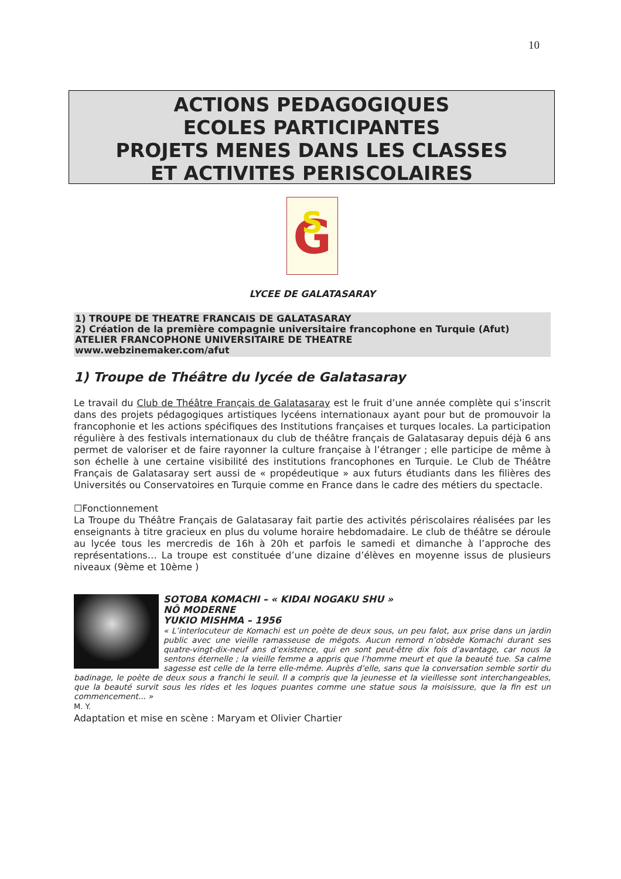10
ACTIONS PEDAGOGIQUES
ECOLES PARTICIPANTES
PROJETS MENES DANS LES CLASSES
ET ACTIVITES PERISCOLAIRES
G
S
LYCEE DE GALATASARAY
1) TROUPE DE THEATRE FRANCAIS DE GALATASARAY
2) Création de la première compagnie universitaire francophone en Turquie (Afut)
ATELIER FRANCOPHONE UNIVERSITAIRE DE THEATRE
www.webzinemaker.com/afut
1) Troupe de Théâtre du lycée de Galatasaray
Le travail du Club de Théâtre Français de Galatasaray est le fruit d’une année complète qui s’inscrit dans des projets pédagogiques artistiques lycéens internationaux ayant pour but de promouvoir la francophonie et les actions spécifiques des Institutions françaises et turques locales. La participation régulière à des festivals internationaux du club de théâtre français de Galatasaray depuis déjà 6 ans permet de valoriser et de faire rayonner la culture française à l’étranger ; elle participe de même à son échelle à une certaine visibilité des institutions francophones en Turquie. Le Club de Théâtre Français de Galatasaray sert aussi de « propédeutique » aux futurs étudiants dans les filières des Universités ou Conservatoires en Turquie comme en France dans le cadre des métiers du spectacle.
☐Fonctionnement
La Troupe du Théâtre Français de Galatasaray fait partie des activités périscolaires réalisées par les enseignants à titre gracieux en plus du volume horaire hebdomadaire. Le club de théâtre se déroule au lycée tous les mercredis de 16h à 20h et parfois le samedi et dimanche à l’approche des représentations… La troupe est constituée d’une dizaine d’élèves en moyenne issus de plusieurs niveaux (9ème et 10ème )
SOTOBA KOMACHI – « KIDAI NOGAKU SHU »
NÔ MODERNE
YUKIO MISHMA – 1956
« L’interlocuteur de Komachi est un poète de deux sous, un peu falot, aux prise dans un jardin public avec une vieille ramasseuse de mégots. Aucun remord n’obsède Komachi durant ses quatre-vingt-dix-neuf ans d’existence, qui en sont peut-être dix fois d’avantage, car nous la sentons éternelle ; la vieille femme a appris que l’homme meurt et que la beauté tue. Sa calme sagesse est celle de la terre elle-même. Auprès d’elle, sans que la conversation semble sortir du badinage, le poète de deux sous a franchi le seuil. Il a compris que la jeunesse et la vieillesse sont interchangeables, que la beauté survit sous les rides et les loques puantes comme une statue sous la moisissure, que la fin est un commencement... »
M. Y.
Adaptation et mise en scène : Maryam et Olivier Chartier